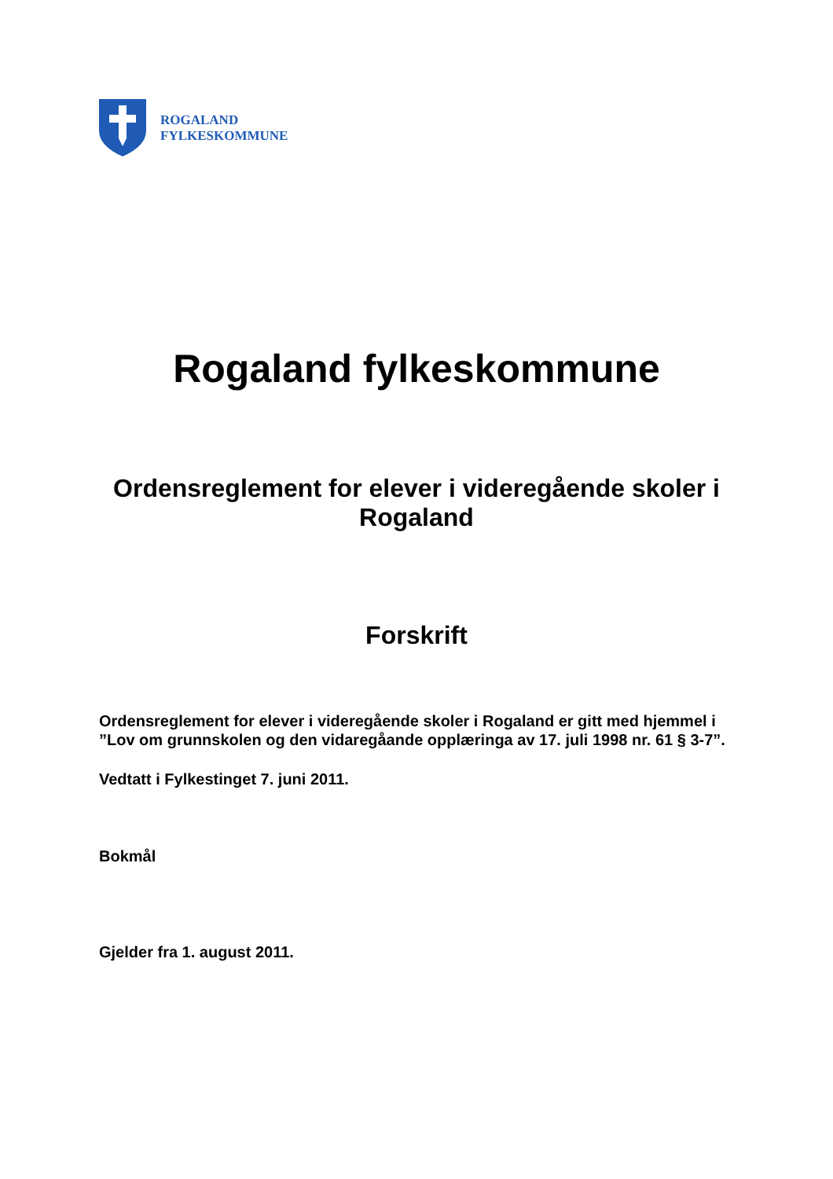ROGALAND
FYLKESKOMMUNE
Rogaland fylkeskommune
Ordensreglement for elever i videregående skoler i Rogaland
Forskrift
Ordensreglement for elever i videregående skoler i Rogaland er gitt med hjemmel i ”Lov om grunnskolen og den vidaregåande opplæringa av 17. juli 1998 nr. 61 § 3-7”.
Vedtatt i Fylkestinget 7. juni 2011.
Bokmål
Gjelder fra 1. august 2011.